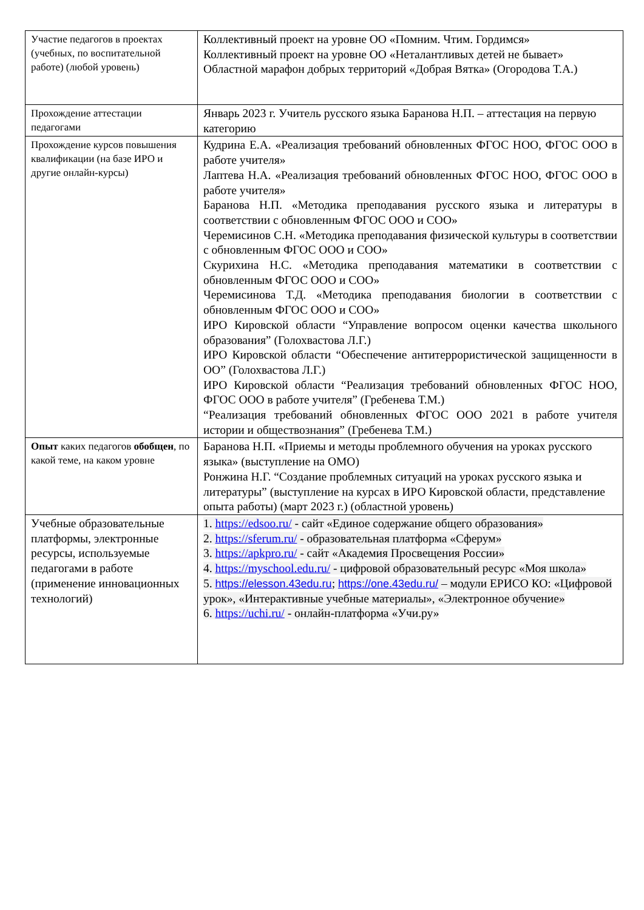| Участие педагогов в проектах (учебных, по воспитательной работе) (любой уровень) | Коллективный проект на уровне ОО «Помним. Чтим. Гордимся» Коллективный проект на уровне ОО «Неталантливых детей не бывает» Областной марафон добрых территорий «Добрая Вятка» (Огородова Т.А.) |
| Прохождение аттестации педагогами | Январь 2023 г. Учитель русского языка Баранова Н.П. – аттестация на первую категорию |
| Прохождение курсов повышения квалификации (на базе ИРО и другие онлайн-курсы) | Кудрина Е.А. «Реализация требований обновленных ФГОС НОО, ФГОС ООО в работе учителя» Лаптева Н.А. «Реализация требований обновленных ФГОС НОО, ФГОС ООО в работе учителя» Баранова Н.П. «Методика преподавания русского языка и литературы в соответствии с обновленным ФГОС ООО и СОО» Черемисинов С.Н. «Методика преподавания физической культуры в соответствии с обновленным ФГОС ООО и СОО» Скурихина Н.С. «Методика преподавания математики в соответствии с обновленным ФГОС ООО и СОО» Черемисинова Т.Д. «Методика преподавания биологии в соответствии с обновленным ФГОС ООО и СОО» ИРО Кировской области “Управление вопросом оценки качества школьного образования” (Голохвастова Л.Г.) ИРО Кировской области “Обеспечение антитеррористической защищенности в ОО” (Голохвастова Л.Г.) ИРО Кировской области “Реализация требований обновленных ФГОС НОО, ФГОС ООО в работе учителя” (Гребенева Т.М.) “Реализация требований обновленных ФГОС ООО 2021 в работе учителя истории и обществознания” (Гребенева Т.М.) |
| Опыт каких педагогов обобщен , по какой теме, на каком уровне | Баранова Н.П. «Приемы и методы проблемного обучения на уроках русского языка» (выступление на ОМО) Ронжина Н.Г. “Создание проблемных ситуаций на уроках русского языка и литературы” (выступление на курсах в ИРО Кировской области, представление опыта работы) (март 2023 г.) (областной уровень) |
| Учебные образовательные платформы, электронные ресурсы, используемые педагогами в работе (применение инновационных технологий) | 1. https://edsoo.ru/ - сайт «Единое содержание общего образования» 2. https://sferum.ru/ - образовательная платформа «Сферум» 3. https://apkpro.ru/ - сайт «Академия Просвещения России» 4. https://myschool.edu.ru/ - цифровой образовательный ресурс «Моя школа» 5. https://elesson.43edu.ru ; https://one.43edu.ru/ – модули ЕРИСО КО: «Цифровой урок», «Интерактивные учебные материалы», «Электронное обучение» 6. https://uchi.ru/ - онлайн-платформа «Учи.ру» |